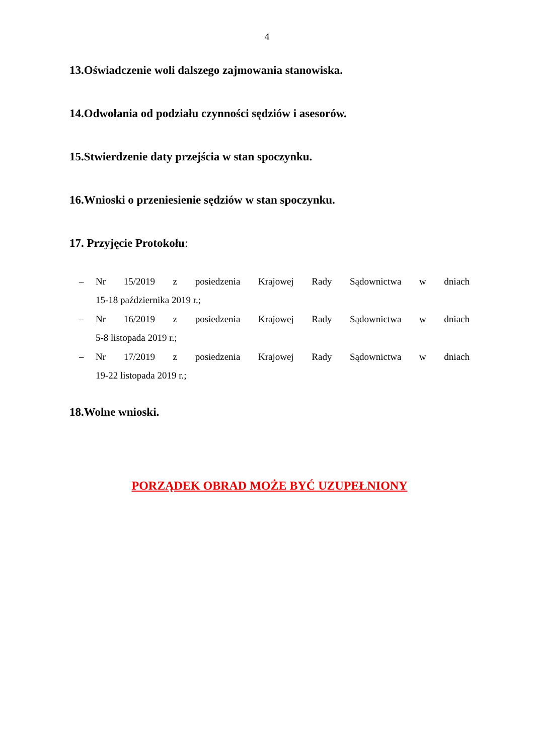4
13.Oświadczenie woli dalszego zajmowania stanowiska.
14.Odwołania od podziału czynności sędziów i asesorów.
15.Stwierdzenie daty przejścia w stan spoczynku.
16.Wnioski o przeniesienie sędziów w stan spoczynku.
17. Przyjęcie Protokołu:
– Nr 15/2019 z posiedzenia Krajowej Rady Sądownictwa w dniach
15-18 października 2019 r.;
– Nr 16/2019 z posiedzenia Krajowej Rady Sądownictwa w dniach
5-8 listopada 2019 r.;
– Nr 17/2019 z posiedzenia Krajowej Rady Sądownictwa w dniach
19-22 listopada 2019 r.;
18.Wolne wnioski.
PORZĄDEK OBRAD MOŻE BYĆ UZUPEŁNIONY